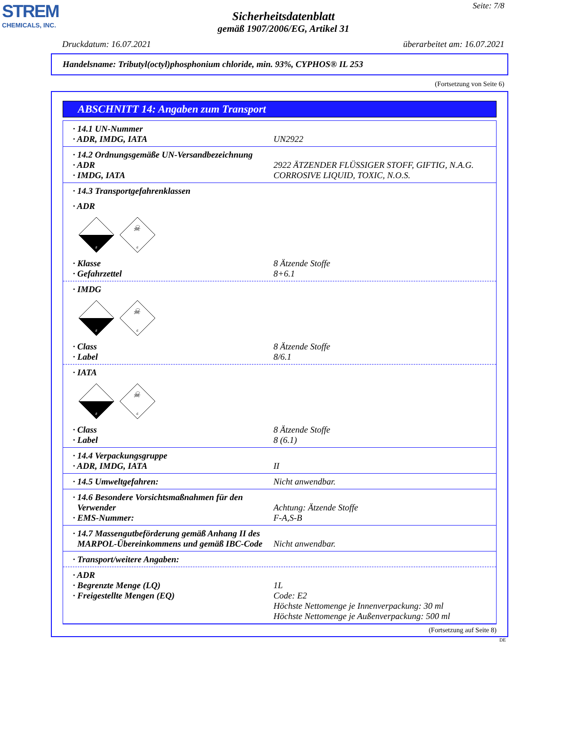STREM
CHEMICALS, INC.
Seite: 7/8
Sicherheitsdatenblatt
gemäß 1907/2006/EG, Artikel 31
Druckdatum: 16.07.2021 überarbeitet am: 16.07.2021
Handelsname: Tributyl(octyl)phosphonium chloride, min. 93%, CYPHOS® IL 253
(Fortsetzung von Seite 6)
ABSCHNITT 14: Angaben zum Transport
· 14.1 UN-Nummer
· ADR, IMDG, IATA UN2922
· 14.2 Ordnungsgemäße UN-Versandbezeichnung
· ADR 2922 ÄTZENDER FLÜSSIGER STOFF, GIFTIG, N.A.G.
· IMDG, IATA CORROSIVE LIQUID, TOXIC, N.O.S.
· 14.3 Transportgefahrenklassen
· ADR
8
☠
6
· Klasse 8 Ätzende Stoffe
· Gefahrzettel 8+6.1
· IMDG
8
☠
6
· Class 8 Ätzende Stoffe
· Label 8/6.1
· IATA
8
☠
6
· Class 8 Ätzende Stoffe
· Label 8 (6.1)
· 14.4 Verpackungsgruppe
· ADR, IMDG, IATA II
· 14.5 Umweltgefahren: Nicht anwendbar.
· 14.6 Besondere Vorsichtsmaßnahmen für den
Verwender
Achtung: Ätzende Stoffe
· EMS-Nummer: F-A,S-B
· 14.7 Massengutbeförderung gemäß Anhang II des
MARPOL-Übereinkommens und gemäß IBC-Code
Nicht anwendbar.
· Transport/weitere Angaben:
· ADR
· Begrenzte Menge (LQ) 1L
· Freigestellte Mengen (EQ) Code: E2
Höchste Nettomenge je Innenverpackung: 30 ml
Höchste Nettomenge je Außenverpackung: 500 ml
(Fortsetzung auf Seite 8)
DE